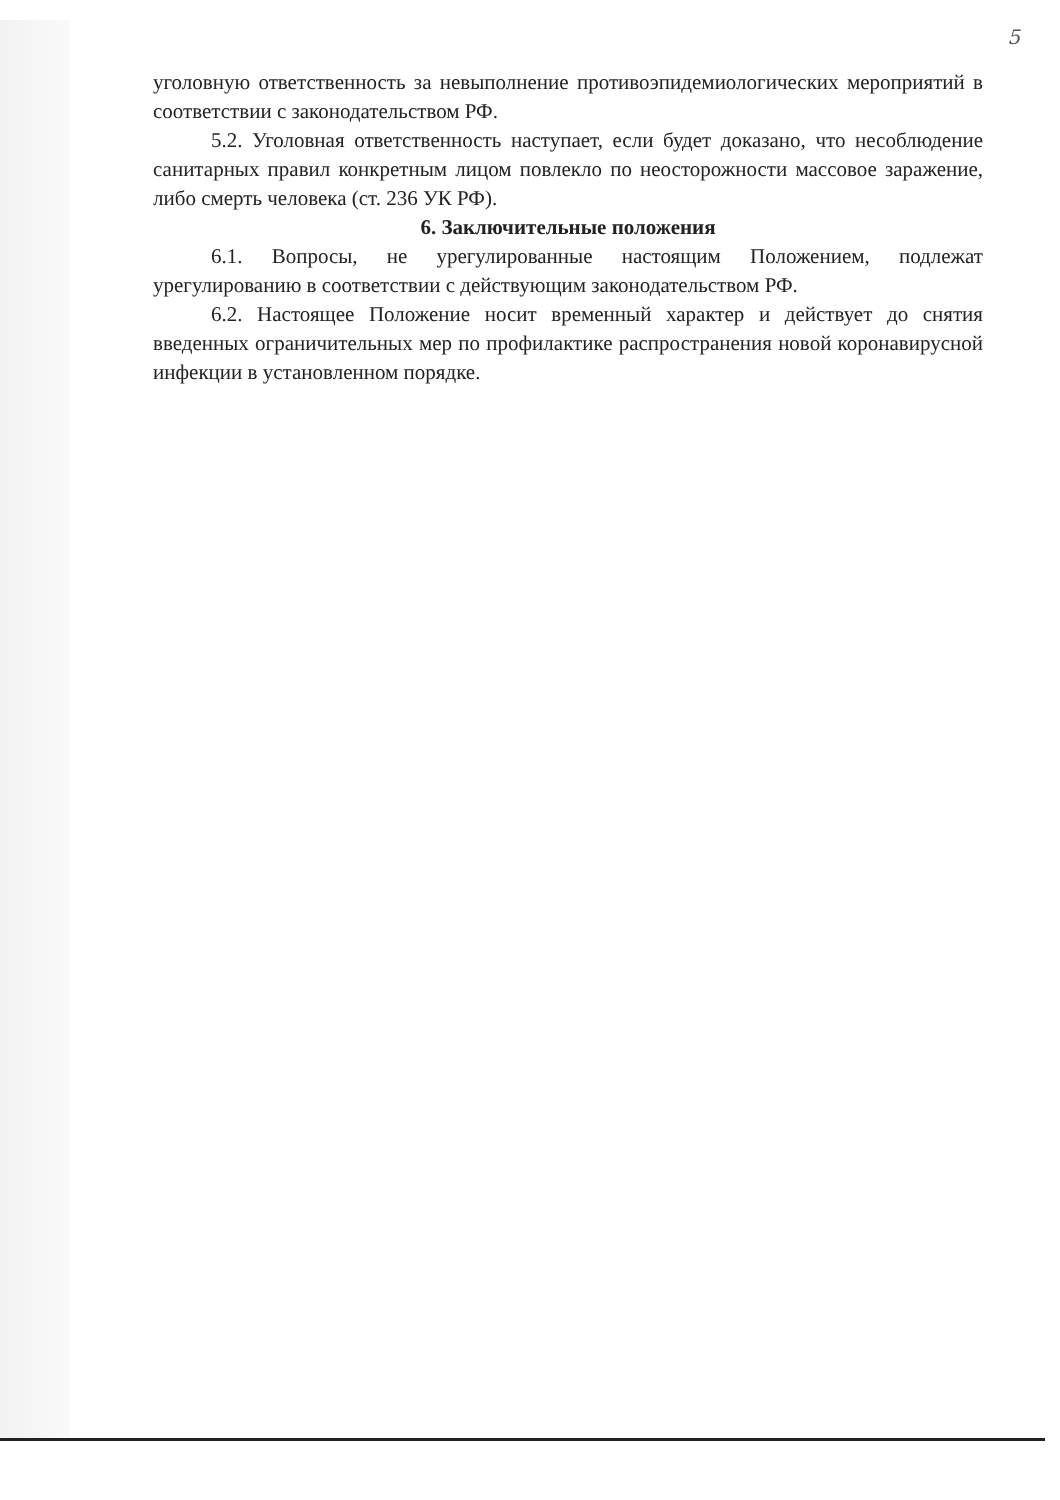5
уголовную ответственность за невыполнение противоэпидемиологических мероприятий в соответствии с законодательством РФ.
5.2. Уголовная ответственность наступает, если будет доказано, что несоблюдение санитарных правил конкретным лицом повлекло по неосторожности массовое заражение, либо смерть человека (ст. 236 УК РФ).
6. Заключительные положения
6.1. Вопросы, не урегулированные настоящим Положением, подлежат урегулированию в соответствии с действующим законодательством РФ.
6.2. Настоящее Положение носит временный характер и действует до снятия введенных ограничительных мер по профилактике распространения новой коронавирусной инфекции в установленном порядке.